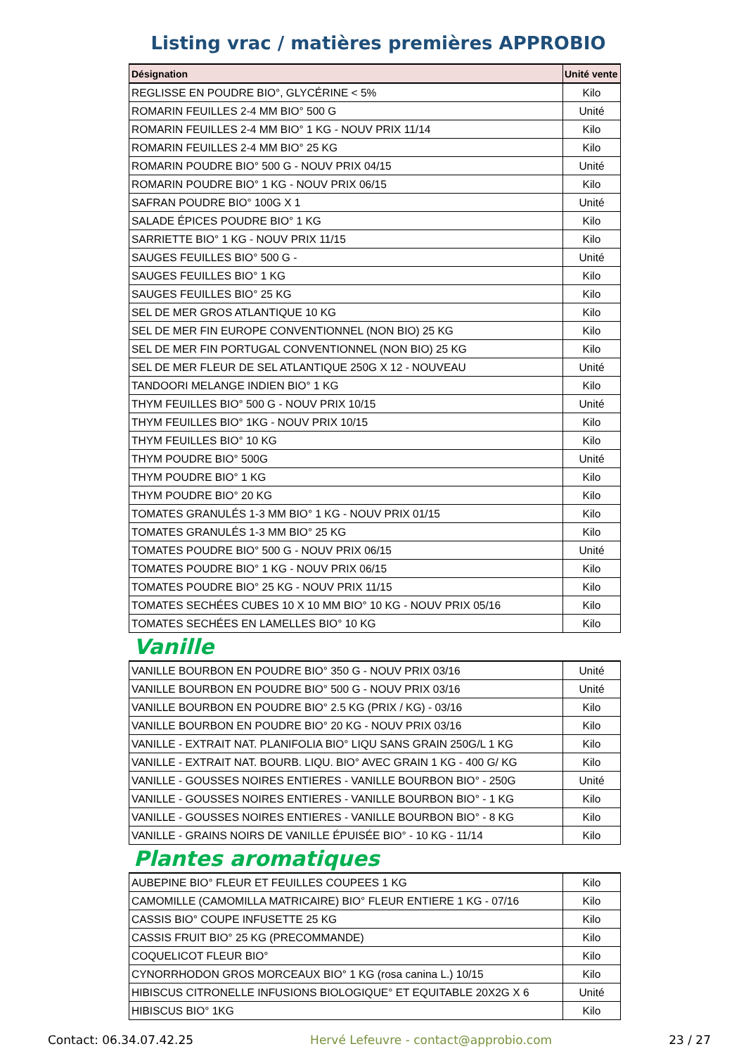Listing vrac / matières premières APPROBIO
| Désignation | Unité vente |
| --- | --- |
| REGLISSE EN POUDRE BIO°, GLYCÉRINE < 5% | Kilo |
| ROMARIN FEUILLES 2-4 MM BIO° 500 G | Unité |
| ROMARIN FEUILLES 2-4 MM BIO° 1 KG - NOUV PRIX 11/14 | Kilo |
| ROMARIN FEUILLES 2-4 MM BIO° 25 KG | Kilo |
| ROMARIN POUDRE BIO° 500 G - NOUV PRIX 04/15 | Unité |
| ROMARIN POUDRE BIO° 1 KG - NOUV PRIX 06/15 | Kilo |
| SAFRAN POUDRE BIO° 100G X 1 | Unité |
| SALADE ÉPICES POUDRE BIO° 1 KG | Kilo |
| SARRIETTE BIO° 1 KG - NOUV PRIX 11/15 | Kilo |
| SAUGES FEUILLES BIO° 500 G - | Unité |
| SAUGES FEUILLES BIO° 1 KG | Kilo |
| SAUGES FEUILLES BIO° 25 KG | Kilo |
| SEL DE MER GROS ATLANTIQUE 10 KG | Kilo |
| SEL DE MER FIN EUROPE CONVENTIONNEL (NON BIO) 25 KG | Kilo |
| SEL DE MER FIN PORTUGAL CONVENTIONNEL (NON BIO) 25 KG | Kilo |
| SEL DE MER FLEUR DE SEL ATLANTIQUE 250G X 12 - NOUVEAU | Unité |
| TANDOORI MELANGE INDIEN BIO° 1 KG | Kilo |
| THYM FEUILLES BIO° 500 G - NOUV PRIX 10/15 | Unité |
| THYM FEUILLES BIO° 1KG - NOUV PRIX 10/15 | Kilo |
| THYM FEUILLES BIO° 10 KG | Kilo |
| THYM POUDRE BIO° 500G | Unité |
| THYM POUDRE BIO° 1 KG | Kilo |
| THYM POUDRE BIO° 20 KG | Kilo |
| TOMATES GRANULÉS 1-3 MM BIO° 1 KG - NOUV PRIX 01/15 | Kilo |
| TOMATES GRANULÉS 1-3 MM BIO° 25 KG | Kilo |
| TOMATES POUDRE BIO° 500 G - NOUV PRIX 06/15 | Unité |
| TOMATES POUDRE BIO° 1 KG - NOUV PRIX 06/15 | Kilo |
| TOMATES POUDRE BIO° 25 KG - NOUV PRIX 11/15 | Kilo |
| TOMATES SECHÉES CUBES 10 X 10 MM BIO° 10 KG - NOUV PRIX 05/16 | Kilo |
| TOMATES SECHÉES EN LAMELLES BIO° 10 KG | Kilo |
Vanille
| VANILLE BOURBON EN POUDRE BIO° 350 G - NOUV PRIX 03/16 | Unité |
| VANILLE BOURBON EN POUDRE BIO° 500 G - NOUV PRIX 03/16 | Unité |
| VANILLE BOURBON EN POUDRE BIO° 2.5 KG (PRIX / KG) - 03/16 | Kilo |
| VANILLE BOURBON EN POUDRE BIO° 20 KG - NOUV PRIX 03/16 | Kilo |
| VANILLE - EXTRAIT NAT. PLANIFOLIA BIO° LIQU SANS GRAIN 250G/L 1 KG | Kilo |
| VANILLE - EXTRAIT NAT. BOURB. LIQU. BIO° AVEC GRAIN 1 KG - 400 G/ KG | Kilo |
| VANILLE - GOUSSES NOIRES ENTIERES - VANILLE BOURBON BIO° - 250G | Unité |
| VANILLE - GOUSSES NOIRES ENTIERES - VANILLE BOURBON BIO° - 1 KG | Kilo |
| VANILLE - GOUSSES NOIRES ENTIERES - VANILLE BOURBON BIO° - 8 KG | Kilo |
| VANILLE - GRAINS NOIRS DE VANILLE ÉPUISÉE BIO° - 10 KG - 11/14 | Kilo |
Plantes aromatiques
| AUBEPINE BIO° FLEUR ET FEUILLES COUPEES 1 KG | Kilo |
| CAMOMILLE (CAMOMILLA MATRICAIRE) BIO° FLEUR ENTIERE 1 KG - 07/16 | Kilo |
| CASSIS BIO° COUPE INFUSETTE 25 KG | Kilo |
| CASSIS FRUIT BIO° 25 KG (PRECOMMANDE) | Kilo |
| COQUELICOT FLEUR BIO° | Kilo |
| CYNORRHODON GROS MORCEAUX BIO° 1 KG (rosa canina L.) 10/15 | Kilo |
| HIBISCUS CITRONELLE INFUSIONS BIOLOGIQUE° ET EQUITABLE 20X2G X 6 | Unité |
| HIBISCUS BIO° 1KG | Kilo |
Contact: 06.34.07.42.25 Hervé Lefeuvre - contact@approbio.com 23 / 27